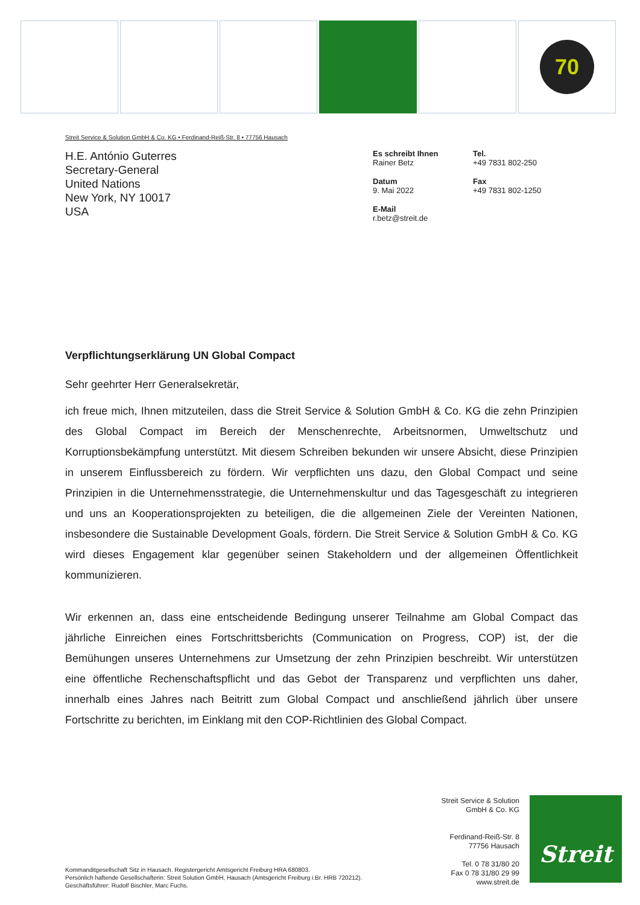70
Streit Service & Solution GmbH & Co. KG • Ferdinand-Reiß-Str. 8 • 77756 Hausach
H.E. António Guterres
Secretary-General
United Nations
New York, NY 10017
USA
Es schreibt Ihnen
Rainer Betz
Tel.
+49 7831 802-250
Datum
9. Mai 2022
Fax
+49 7831 802-1250
E-Mail
r.betz@streit.de
Verpflichtungserklärung UN Global Compact
Sehr geehrter Herr Generalsekretär,
ich freue mich, Ihnen mitzuteilen, dass die Streit Service & Solution GmbH & Co. KG die zehn Prinzipien des Global Compact im Bereich der Menschenrechte, Arbeitsnormen, Umweltschutz und Korruptionsbekämpfung unterstützt. Mit diesem Schreiben bekunden wir unsere Absicht, diese Prinzipien in unserem Einflussbereich zu fördern. Wir verpflichten uns dazu, den Global Compact und seine Prinzipien in die Unternehmensstrategie, die Unternehmenskultur und das Tagesgeschäft zu integrieren und uns an Kooperationsprojekten zu beteiligen, die die allgemeinen Ziele der Vereinten Nationen, insbesondere die Sustainable Development Goals, fördern. Die Streit Service & Solution GmbH & Co. KG wird dieses Engagement klar gegenüber seinen Stakeholdern und der allgemeinen Öffentlichkeit kommunizieren.
Wir erkennen an, dass eine entscheidende Bedingung unserer Teilnahme am Global Compact das jährliche Einreichen eines Fortschrittsberichts (Communication on Progress, COP) ist, der die Bemühungen unseres Unternehmens zur Umsetzung der zehn Prinzipien beschreibt. Wir unterstützen eine öffentliche Rechenschaftspflicht und das Gebot der Transparenz und verpflichten uns daher, innerhalb eines Jahres nach Beitritt zum Global Compact und anschließend jährlich über unsere Fortschritte zu berichten, im Einklang mit den COP-Richtlinien des Global Compact.
Kommanditgesellschaft Sitz in Hausach. Registergericht Amtsgericht Freiburg HRA 680803.
Persönlich haftende Gesellschafterin: Streit Solution GmbH, Hausach (Amtsgericht Freiburg i.Br. HRB 720212).
Geschäftsführer: Rudolf Bischler, Marc Fuchs.
Streit Service & Solution
GmbH & Co. KG
Ferdinand-Reiß-Str. 8
77756 Hausach
Tel. 0 78 31/80 20
Fax 0 78 31/80 29 99
www.streit.de
Streit